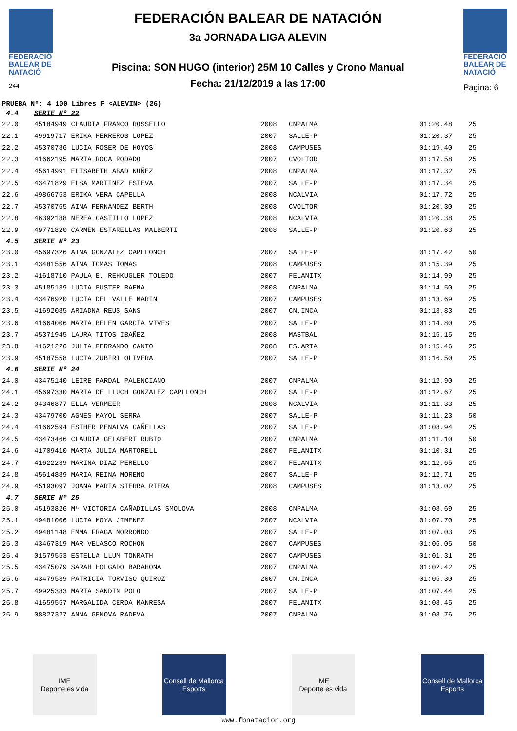FEDERACIÓ
BALEAR DE
NATACIÓ
244
FEDERACIÓN BALEAR DE NATACIÓN
3a JORNADA LIGA ALEVIN
Piscina: SON HUGO (interior) 25M 10 Calles y Crono Manual
Fecha: 21/12/2019 a las 17:00
FEDERACIÓ
BALEAR DE
NATACIÓ
Pagina: 6
PRUEBA Nº: 4 100 Libres F <ALEVIN> (26)
| 4.4 | SERIE Nº 22 | | | | |
| 22.0 | 45184949 CLAUDIA FRANCO ROSSELLO | 2008 | CNPALMA | 01:20.48 | 25 |
| 22.1 | 49919717 ERIKA HERREROS LOPEZ | 2007 | SALLE-P | 01:20.37 | 25 |
| 22.2 | 45370786 LUCIA ROSER DE HOYOS | 2008 | CAMPUSES | 01:19.40 | 25 |
| 22.3 | 41662195 MARTA ROCA RODADO | 2007 | CVOLTOR | 01:17.58 | 25 |
| 22.4 | 45614991 ELISABETH ABAD NUÑEZ | 2008 | CNPALMA | 01:17.32 | 25 |
| 22.5 | 43471829 ELSA MARTINEZ ESTEVA | 2007 | SALLE-P | 01:17.34 | 25 |
| 22.6 | 49866753 ERIKA VERA CAPELLA | 2008 | NCALVIA | 01:17.72 | 25 |
| 22.7 | 45370765 AINA FERNANDEZ BERTH | 2008 | CVOLTOR | 01:20.30 | 25 |
| 22.8 | 46392188 NEREA CASTILLO LOPEZ | 2008 | NCALVIA | 01:20.38 | 25 |
| 22.9 | 49771820 CARMEN ESTARELLAS MALBERTI | 2008 | SALLE-P | 01:20.63 | 25 |
| 4.5 | SERIE Nº 23 | | | | |
| 23.0 | 45697326 AINA GONZALEZ CAPLLONCH | 2007 | SALLE-P | 01:17.42 | 50 |
| 23.1 | 43481556 AINA TOMAS TOMAS | 2008 | CAMPUSES | 01:15.39 | 25 |
| 23.2 | 41618710 PAULA E. REHKUGLER TOLEDO | 2007 | FELANITX | 01:14.99 | 25 |
| 23.3 | 45185139 LUCIA FUSTER BAENA | 2008 | CNPALMA | 01:14.50 | 25 |
| 23.4 | 43476920 LUCIA DEL VALLE MARIN | 2007 | CAMPUSES | 01:13.69 | 25 |
| 23.5 | 41692085 ARIADNA REUS SANS | 2007 | CN.INCA | 01:13.83 | 25 |
| 23.6 | 41664006 MARIA BELEN GARCÍA VIVES | 2007 | SALLE-P | 01:14.80 | 25 |
| 23.7 | 45371945 LAURA TITOS IBAÑEZ | 2008 | MASTBAL | 01:15.15 | 25 |
| 23.8 | 41621226 JULIA FERRANDO CANTO | 2008 | ES.ARTA | 01:15.46 | 25 |
| 23.9 | 45187558 LUCIA ZUBIRI OLIVERA | 2007 | SALLE-P | 01:16.50 | 25 |
| 4.6 | SERIE Nº 24 | | | | |
| 24.0 | 43475140 LEIRE PARDAL PALENCIANO | 2007 | CNPALMA | 01:12.90 | 25 |
| 24.1 | 45697330 MARIA DE LLUCH GONZALEZ CAPLLONCH | 2007 | SALLE-P | 01:12.67 | 25 |
| 24.2 | 04346877 ELLA VERMEER | 2008 | NCALVIA | 01:11.33 | 25 |
| 24.3 | 43479700 AGNES MAYOL SERRA | 2007 | SALLE-P | 01:11.23 | 50 |
| 24.4 | 41662594 ESTHER PENALVA CAÑELLAS | 2007 | SALLE-P | 01:08.94 | 25 |
| 24.5 | 43473466 CLAUDIA GELABERT RUBIO | 2007 | CNPALMA | 01:11.10 | 50 |
| 24.6 | 41709410 MARTA JULIA MARTORELL | 2007 | FELANITX | 01:10.31 | 25 |
| 24.7 | 41622239 MARINA DIAZ PERELLO | 2007 | FELANITX | 01:12.65 | 25 |
| 24.8 | 45614889 MARIA REINA MORENO | 2007 | SALLE-P | 01:12.71 | 25 |
| 24.9 | 45193097 JOANA MARIA SIERRA RIERA | 2008 | CAMPUSES | 01:13.02 | 25 |
| 4.7 | SERIE Nº 25 | | | | |
| 25.0 | 45193826 Mª VICTORIA CAÑADILLAS SMOLOVA | 2008 | CNPALMA | 01:08.69 | 25 |
| 25.1 | 49481006 LUCIA MOYA JIMENEZ | 2007 | NCALVIA | 01:07.70 | 25 |
| 25.2 | 49481148 EMMA FRAGA MORRONDO | 2007 | SALLE-P | 01:07.03 | 25 |
| 25.3 | 43467319 MAR VELASCO ROCHON | 2007 | CAMPUSES | 01:06.05 | 50 |
| 25.4 | 01579553 ESTELLA LLUM TONRATH | 2007 | CAMPUSES | 01:01.31 | 25 |
| 25.5 | 43475079 SARAH HOLGADO BARAHONA | 2007 | CNPALMA | 01:02.42 | 25 |
| 25.6 | 43479539 PATRICIA TORVISO QUIROZ | 2007 | CN.INCA | 01:05.30 | 25 |
| 25.7 | 49925383 MARTA SANDIN POLO | 2007 | SALLE-P | 01:07.44 | 25 |
| 25.8 | 41659557 MARGALIDA CERDA MANRESA | 2007 | FELANITX | 01:08.45 | 25 |
| 25.9 | 08827327 ANNA GENOVA RADEVA | 2007 | CNPALMA | 01:08.76 | 25 |
IME
Deporte es vida
Consell de Mallorca
Esports
IME
Deporte es vida
Consell de Mallorca
Esports
www.fbnatacion.org